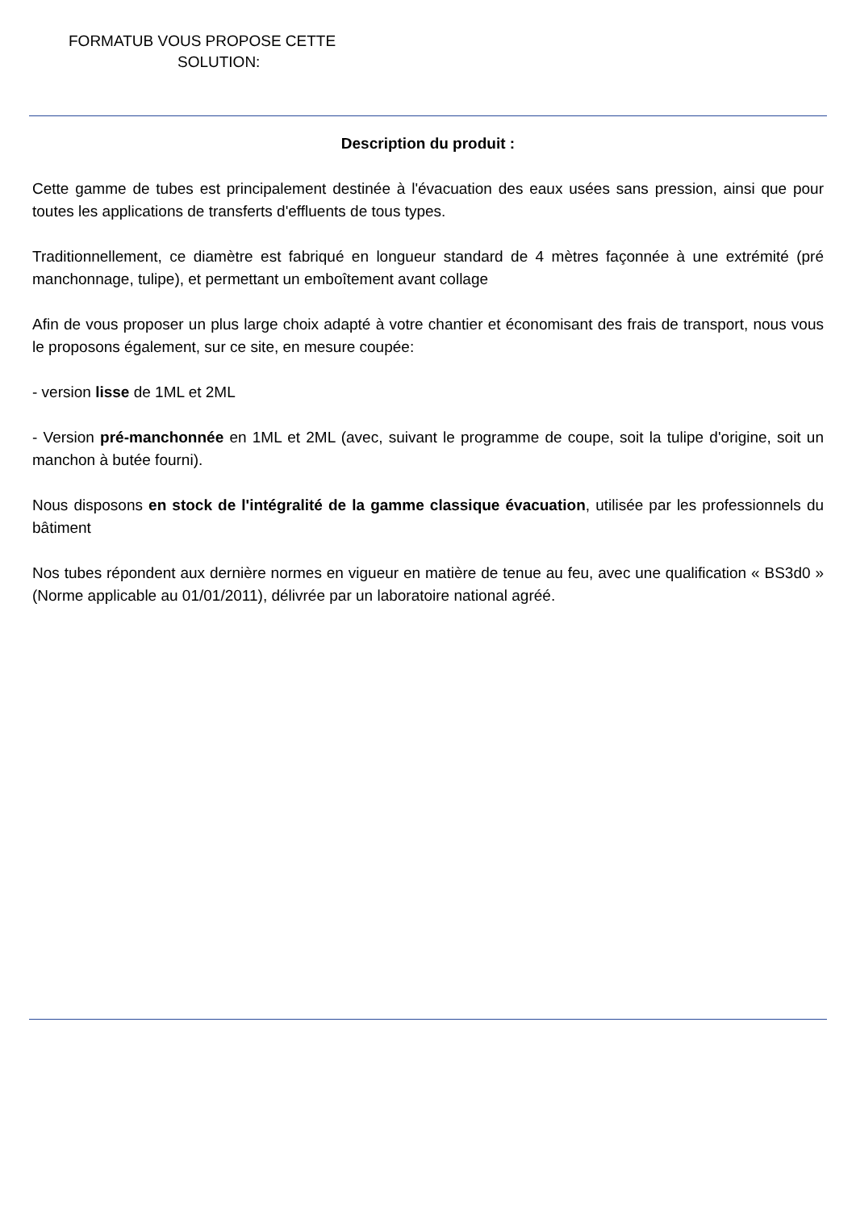FORMATUB VOUS PROPOSE CETTE
SOLUTION:
Description du produit :
Cette gamme de tubes est principalement destinée à l'évacuation des eaux usées sans pression, ainsi que pour toutes les applications de transferts d'effluents de tous types.
Traditionnellement, ce diamètre est fabriqué en longueur standard de 4 mètres façonnée à une extrémité (pré manchonnage, tulipe), et permettant un emboîtement avant collage
Afin de vous proposer un plus large choix adapté à votre chantier et économisant des frais de transport, nous vous le proposons également, sur ce site, en mesure coupée:
- version lisse de 1ML et 2ML
- Version pré-manchonnée en 1ML et 2ML (avec, suivant le programme de coupe, soit la tulipe d'origine, soit un manchon à butée fourni).
Nous disposons en stock de l'intégralité de la gamme classique évacuation, utilisée par les professionnels du bâtiment
Nos tubes répondent aux dernière normes en vigueur en matière de tenue au feu, avec une qualification « BS3d0 » (Norme applicable au 01/01/2011), délivrée par un laboratoire national agréé.